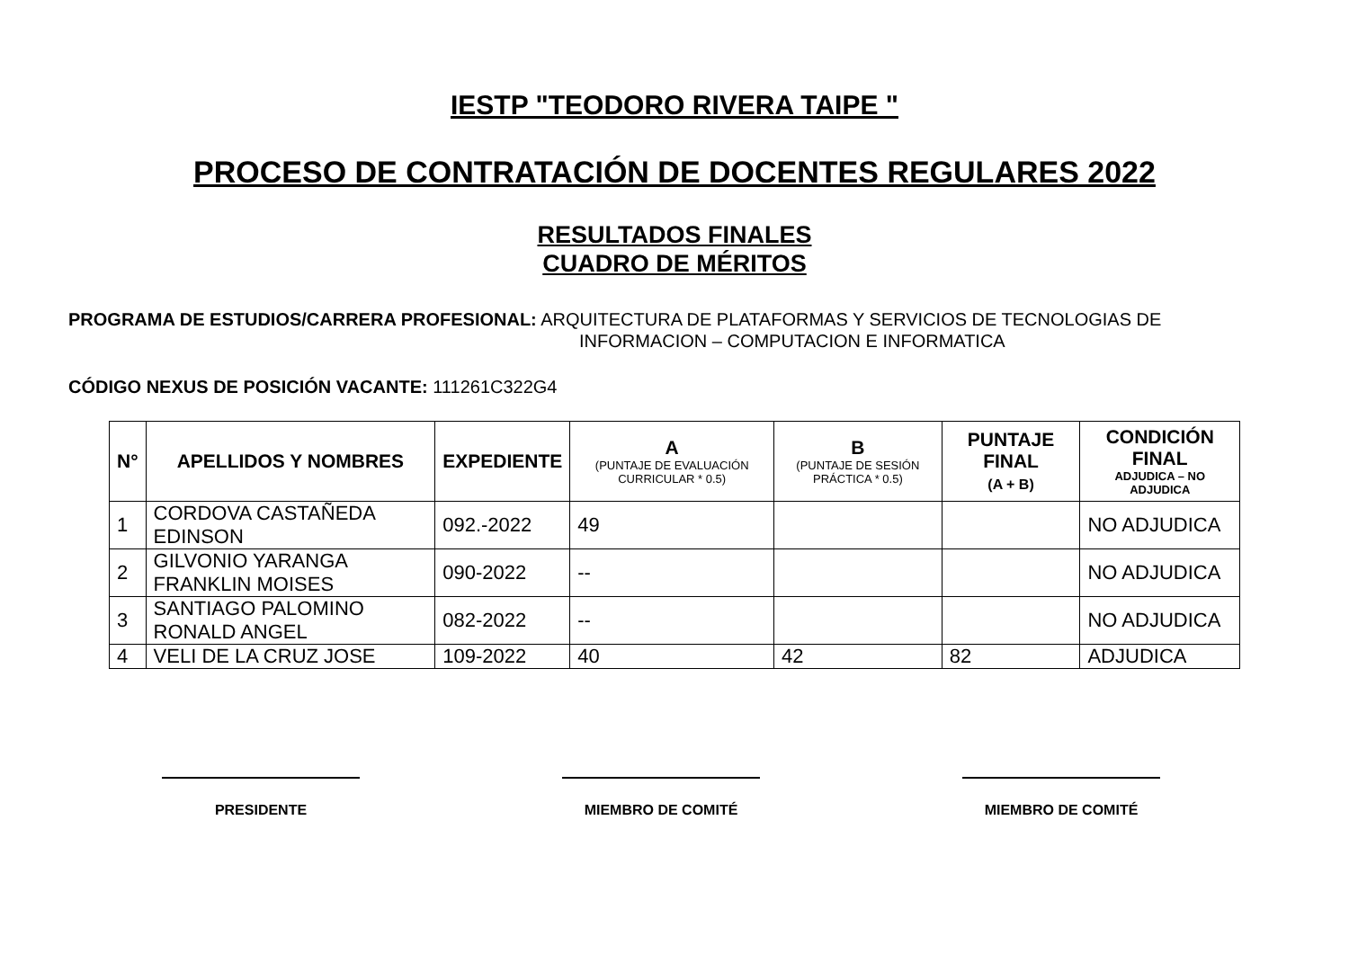IESTP "TEODORO RIVERA TAIPE "
PROCESO DE CONTRATACIÓN DE DOCENTES REGULARES 2022
RESULTADOS FINALES
CUADRO DE MÉRITOS
PROGRAMA DE ESTUDIOS/CARRERA PROFESIONAL: ARQUITECTURA DE PLATAFORMAS Y SERVICIOS DE TECNOLOGIAS DE
INFORMACION – COMPUTACION E INFORMATICA
CÓDIGO NEXUS DE POSICIÓN VACANTE: 111261C322G4
| N° | APELLIDOS Y NOMBRES | EXPEDIENTE | A (PUNTAJE DE EVALUACIÓN CURRICULAR * 0.5) | B (PUNTAJE DE SESIÓN PRÁCTICA * 0.5) | PUNTAJE FINAL (A + B) | CONDICIÓN FINAL ADJUDICA – NO ADJUDICA |
| --- | --- | --- | --- | --- | --- | --- |
| 1 | CORDOVA CASTAÑEDA EDINSON | 092.-2022 | 49 | | | NO ADJUDICA |
| 2 | GILVONIO YARANGA FRANKLIN MOISES | 090-2022 | -- | | | NO ADJUDICA |
| 3 | SANTIAGO PALOMINO RONALD ANGEL | 082-2022 | -- | | | NO ADJUDICA |
| 4 | VELI DE LA CRUZ JOSE | 109-2022 | 40 | 42 | 82 | ADJUDICA |
PRESIDENTE MIEMBRO DE COMITÉ MIEMBRO DE COMITÉ